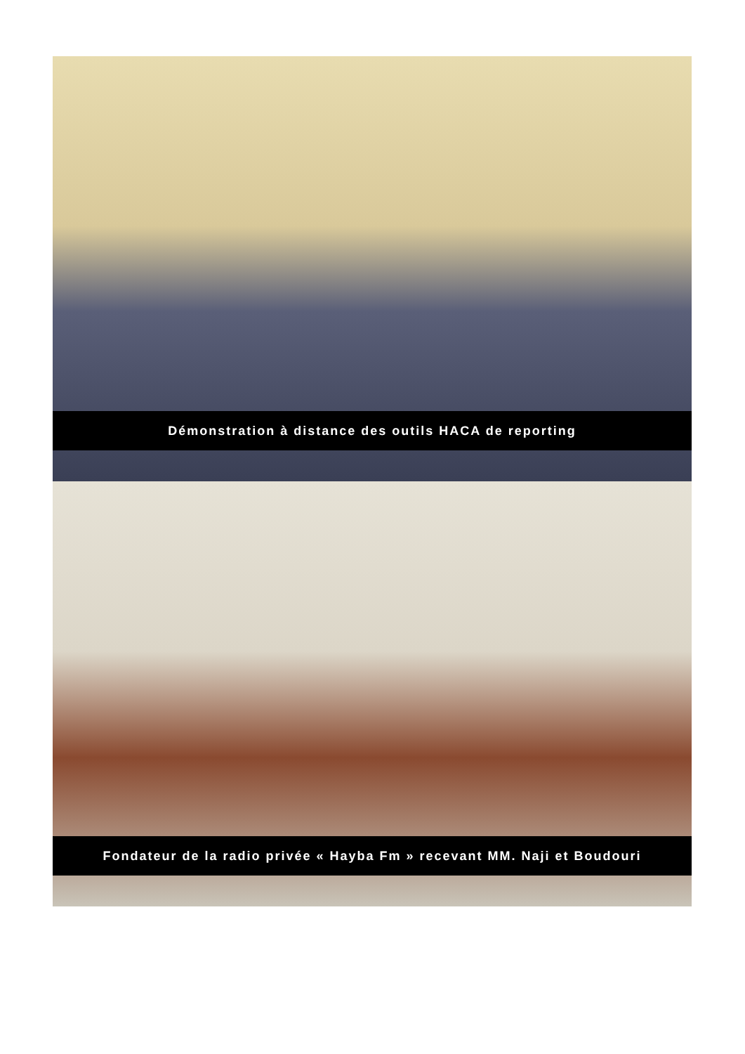Démonstration à distance des outils HACA de reporting
Fondateur de la radio privée « Hayba Fm » recevant MM. Naji et Boudouri